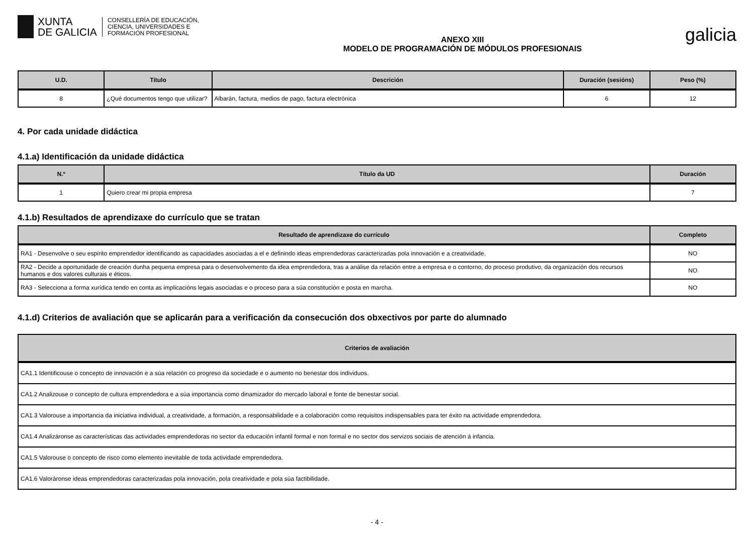XUNTA
DE GALICIA
CONSELLERÍA DE EDUCACIÓN,
CIENCIA, UNIVERSIDADES E
FORMACIÓN PROFESIONAL
ANEXO XIII
MODELO DE PROGRAMACIÓN DE MÓDULOS PROFESIONAIS
galicia
| U.D. | Título | Descrición | Duración (sesións) | Peso (%) |
| --- | --- | --- | --- | --- |
| 8 | ¿Qué documentos tengo que utilizar? | Albarán, factura, medios de pago, factura electrónica | 6 | 12 |
4. Por cada unidade didáctica
4.1.a) Identificación da unidade didáctica
| N.º | Título da UD | Duración |
| --- | --- | --- |
| 1 | Quiero crear mi propia empresa | 7 |
4.1.b) Resultados de aprendizaxe do currículo que se tratan
| Resultado de aprendizaxe do currículo | Completo |
| --- | --- |
| RA1 - Desenvolve o seu espírito emprendedor identificando as capacidades asociadas a el e definindo ideas emprendedoras caracterizadas pola innovación e a creatividade. | NO |
| RA2 - Decide a oportunidade de creación dunha pequena empresa para o desenvolvemento da idea emprendedora, tras a análise da relación entre a empresa e o contorno, do proceso produtivo, da organización dos recursos humanos e dos valores culturais e éticos. | NO |
| RA3 - Selecciona a forma xurídica tendo en conta as implicacións legais asociadas e o proceso para a súa constitución e posta en marcha. | NO |
4.1.d) Criterios de avaliación que se aplicarán para a verificación da consecución dos obxectivos por parte do alumnado
| Criterios de avaliación |
| --- |
| CA1.1 Identificouse o concepto de innovación e a súa relación co progreso da sociedade e o aumento no benestar dos individuos. |
| CA1.2 Analizouse o concepto de cultura emprendedora e a súa importancia como dinamizador do mercado laboral e fonte de benestar social. |
| CA1.3 Valorouse a importancia da iniciativa individual, a creatividade, a formación, a responsabilidade e a colaboración como requisitos indispensables para ter éxito na actividade emprendedora. |
| CA1.4 Analizáronse as características das actividades emprendedoras no sector da educación infantil formal e non formal e no sector dos servizos sociais de atención á infancia. |
| CA1.5 Valorouse o concepto de risco como elemento inevitable de toda actividade emprendedora. |
| CA1.6 Valoráronse ideas emprendedoras caracterizadas pola innovación, pola creatividade e pola súa factibilidade. |
- 4 -